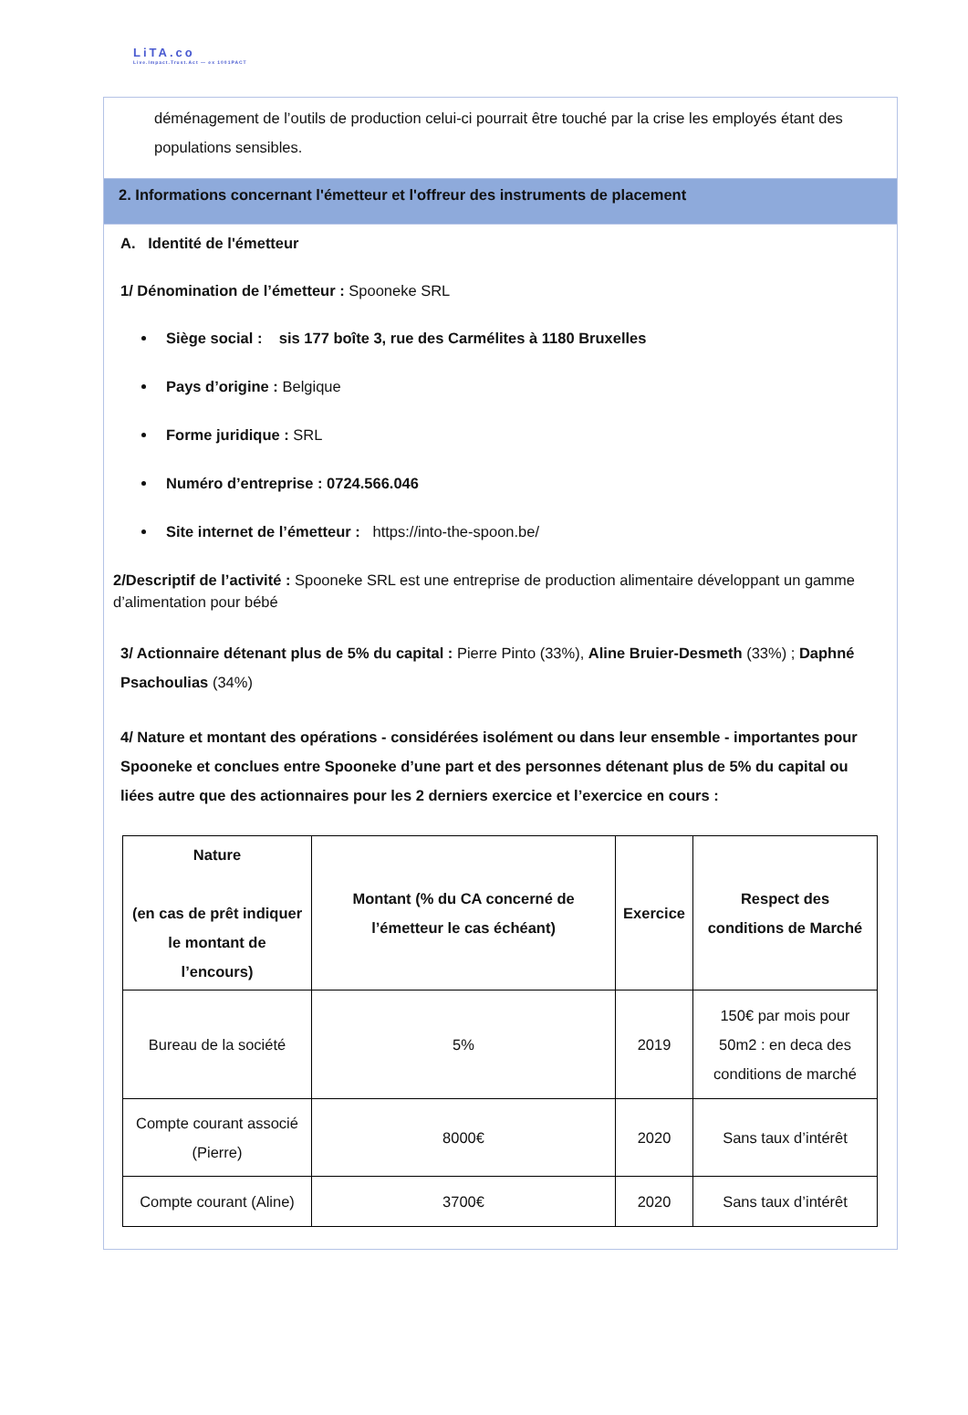LiTA.co
Live.Impact.Trust.Act — ex 1001PACT
déménagement de l’outils de production celui-ci pourrait être touché par la crise les employés étant des populations sensibles.
2. Informations concernant l'émetteur et l'offreur des instruments de placement
A. Identité de l'émetteur
1/ Dénomination de l’émetteur : Spooneke SRL
Siège social : sis 177 boîte 3, rue des Carmélites à 1180 Bruxelles
Pays d’origine : Belgique
Forme juridique : SRL
Numéro d’entreprise : 0724.566.046
Site internet de l’émetteur : https://into-the-spoon.be/
2/Descriptif de l’activité : Spooneke SRL est une entreprise de production alimentaire développant un gamme d’alimentation pour bébé
3/ Actionnaire détenant plus de 5% du capital : Pierre Pinto (33%), Aline Bruier-Desmeth (33%) ; Daphné Psachoulias (34%)
4/ Nature et montant des opérations - considérées isolément ou dans leur ensemble - importantes pour Spooneke et conclues entre Spooneke d’une part et des personnes détenant plus de 5% du capital ou liées autre que des actionnaires pour les 2 derniers exercice et l’exercice en cours :
| Nature (en cas de prêt indiquer le montant de l’encours) | Montant (% du CA concerné de l’émetteur le cas échéant) | Exercice | Respect des conditions de Marché |
| --- | --- | --- | --- |
| Bureau de la société | 5% | 2019 | 150€ par mois pour 50m2 : en deca des conditions de marché |
| Compte courant associé (Pierre) | 8000€ | 2020 | Sans taux d’intérêt |
| Compte courant (Aline) | 3700€ | 2020 | Sans taux d’intérêt |